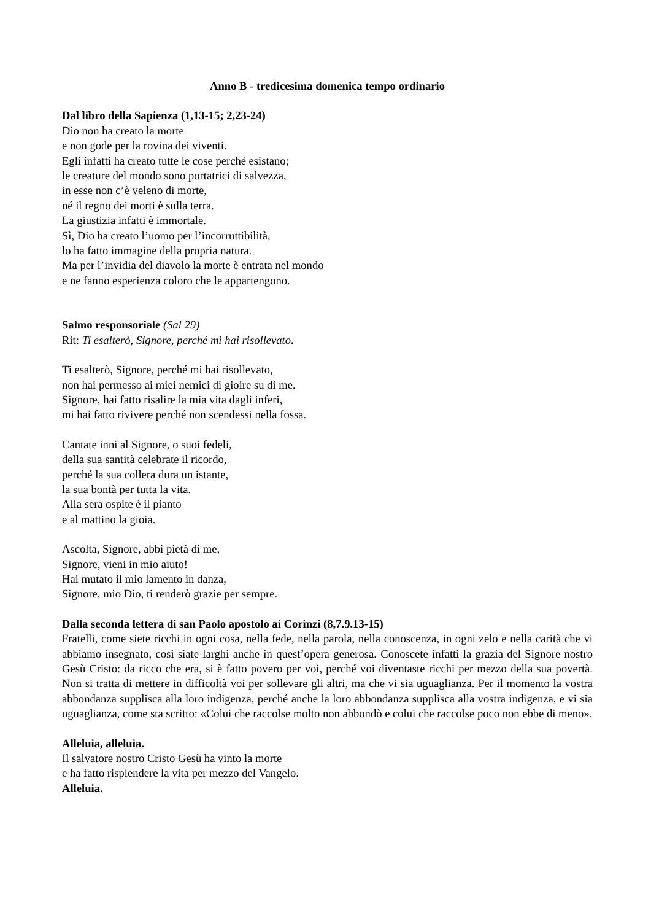Anno B - tredicesima domenica tempo ordinario
Dal libro della Sapienza (1,13-15; 2,23-24)
Dio non ha creato la morte
e non gode per la rovina dei viventi.
Egli infatti ha creato tutte le cose perché esistano;
le creature del mondo sono portatrici di salvezza,
in esse non c’è veleno di morte,
né il regno dei morti è sulla terra.
La giustizia infatti è immortale.
Sì, Dio ha creato l’uomo per l’incorruttibilità,
lo ha fatto immagine della propria natura.
Ma per l’invidia del diavolo la morte è entrata nel mondo
e ne fanno esperienza coloro che le appartengono.
Salmo responsoriale (Sal 29)
Rit: Ti esalterò, Signore, perché mi hai risollevato.
Ti esalterò, Signore, perché mi hai risollevato,
non hai permesso ai miei nemici di gioire su di me.
Signore, hai fatto risalire la mia vita dagli inferi,
mi hai fatto rivivere perché non scendessi nella fossa.
Cantate inni al Signore, o suoi fedeli,
della sua santità celebrate il ricordo,
perché la sua collera dura un istante,
la sua bontà per tutta la vita.
Alla sera ospite è il pianto
e al mattino la gioia.
Ascolta, Signore, abbi pietà di me,
Signore, vieni in mio aiuto!
Hai mutato il mio lamento in danza,
Signore, mio Dio, ti renderò grazie per sempre.
Dalla seconda lettera di san Paolo apostolo ai Corìnzi (8,7.9.13-15)
Fratelli, come siete ricchi in ogni cosa, nella fede, nella parola, nella conoscenza, in ogni zelo e nella carità che vi abbiamo insegnato, così siate larghi anche in quest’opera generosa. Conoscete infatti la grazia del Signore nostro Gesù Cristo: da ricco che era, si è fatto povero per voi, perché voi diventaste ricchi per mezzo della sua povertà. Non si tratta di mettere in difficoltà voi per sollevare gli altri, ma che vi sia uguaglianza. Per il momento la vostra abbondanza supplisca alla loro indigenza, perché anche la loro abbondanza supplisca alla vostra indigenza, e vi sia uguaglianza, come sta scritto: «Colui che raccolse molto non abbondò e colui che raccolse poco non ebbe di meno».
Alleluia, alleluia.
Il salvatore nostro Cristo Gesù ha vinto la morte
e ha fatto risplendere la vita per mezzo del Vangelo.
Alleluia.